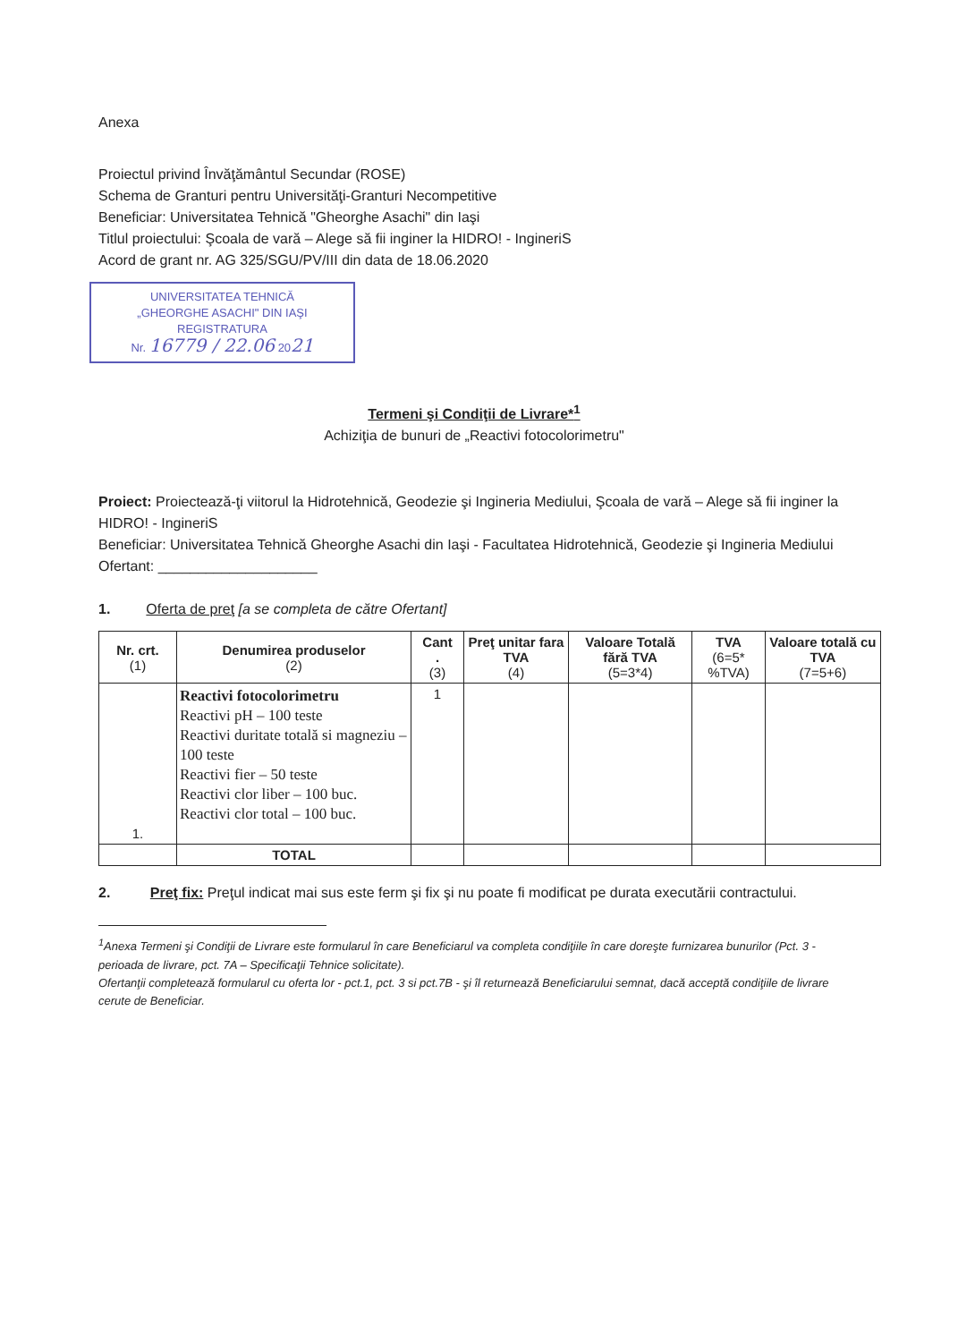Anexa
Proiectul privind Învăţământul Secundar (ROSE)
Schema de Granturi pentru Universităţi-Granturi Necompetitive
Beneficiar: Universitatea Tehnică "Gheorghe Asachi" din Iaşi
Titlul proiectului: Şcoala de vară – Alege să fii inginer la HIDRO! - IngineriS
Acord de grant nr. AG 325/SGU/PV/III din data de 18.06.2020
UNIVERSITATEA TEHNICĂ
„GHEORGHE ASACHI" DIN IAŞI
REGISTRATURA
Nr. 16779 / 22.06 2021
Termeni şi Condiţii de Livrare*<sup>1</sup>
Achiziţia de bunuri de „Reactivi fotocolorimetru"
Proiect: Proiectează-ţi viitorul la Hidrotehnică, Geodezie şi Ingineria Mediului, Şcoala de vară – Alege să fii inginer la HIDRO! - IngineriS
Beneficiar: Universitatea Tehnică Gheorghe Asachi din Iaşi - Facultatea Hidrotehnică, Geodezie şi Ingineria Mediului
Ofertant: ____________________
1. Oferta de preţ [a se completa de către Ofertant]
| Nr. crt. (1) | Denumirea produselor (2) | Cant . (3) | Preţ unitar fara TVA (4) | Valoare Totală fără TVA (5=3*4) | TVA (6=5* %TVA) | Valoare totală cu TVA (7=5+6) |
| --- | --- | --- | --- | --- | --- | --- |
| 1. | Reactivi fotocolorimetru Reactivi pH – 100 teste Reactivi duritate totală si magneziu – 100 teste Reactivi fier – 50 teste Reactivi clor liber – 100 buc. Reactivi clor total – 100 buc. | 1 | | | | |
| | TOTAL | | | | | |
2. Preţ fix: Preţul indicat mai sus este ferm şi fix şi nu poate fi modificat pe durata executării contractului.
<sup>1</sup> Anexa Termeni şi Condiţii de Livrare este formularul în care Beneficiarul va completa condiţiile în care doreşte furnizarea bunurilor (Pct. 3 - perioada de livrare, pct. 7A – Specificaţii Tehnice solicitate).
Ofertanţii completează formularul cu oferta lor - pct.1, pct. 3 si pct.7B - şi îl returnează Beneficiarului semnat, dacă acceptă condiţiile de livrare cerute de Beneficiar.